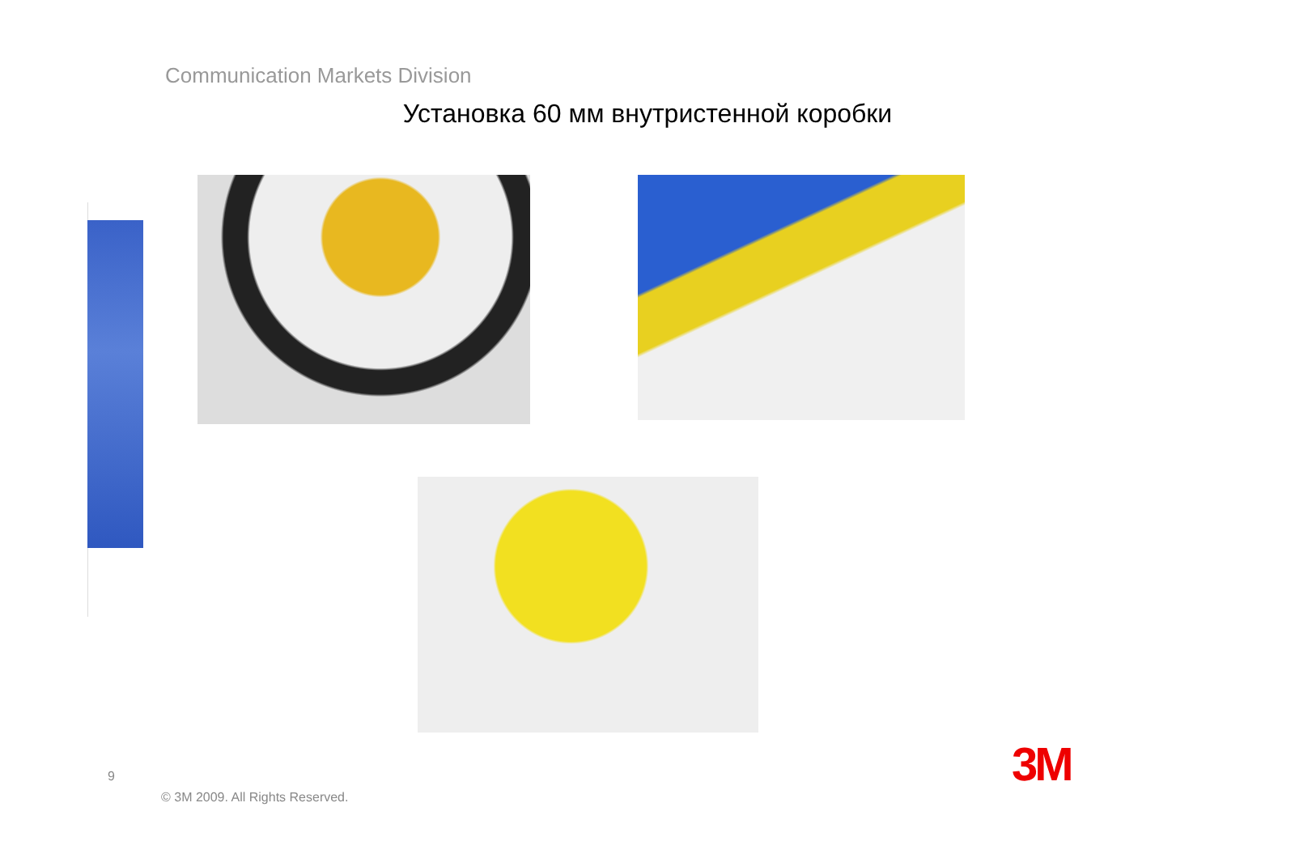Communication Markets Division
Установка 60 мм внутристенной коробки
9
© 3M 2009. All Rights Reserved.
3M